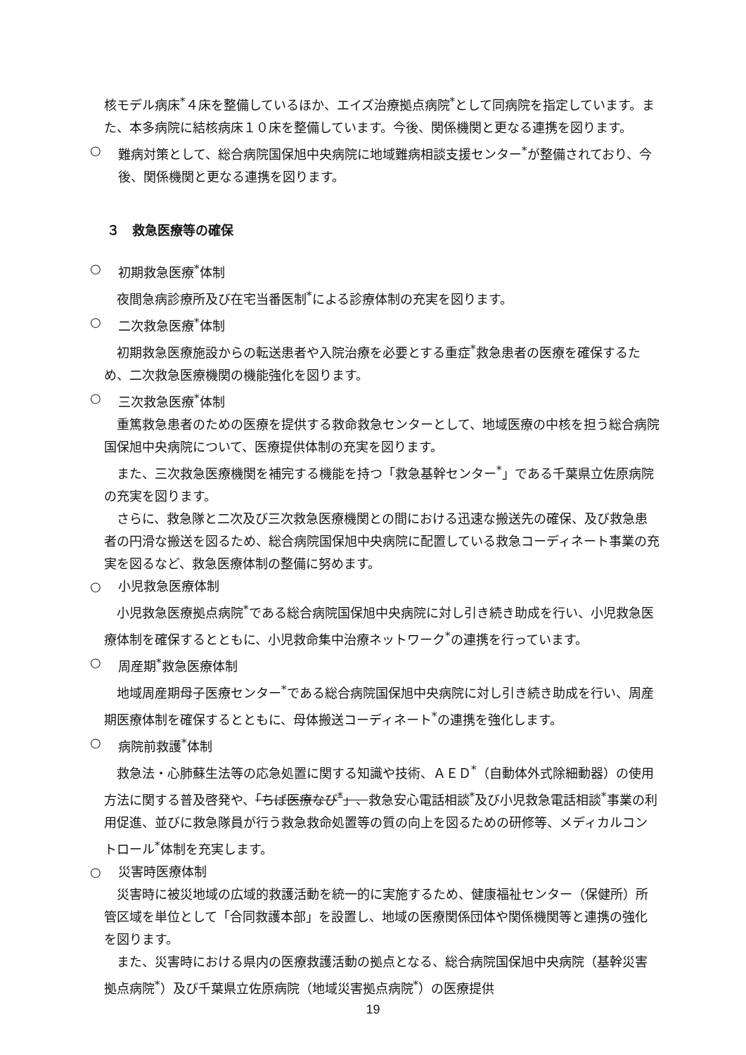核モデル病床<sup>*</sup>４床を整備しているほか、エイズ治療拠点病院<sup>*</sup>として同病院を指定しています。また、本多病院に結核病床１０床を整備しています。今後、関係機関と更なる連携を図ります。
○ 難病対策として、総合病院国保旭中央病院に地域難病相談支援センター<sup>*</sup>が整備されており、今後、関係機関と更なる連携を図ります。
３　救急医療等の確保
○ 初期救急医療<sup>*</sup>体制
　夜間急病診療所及び在宅当番医制<sup>*</sup>による診療体制の充実を図ります。
○ 二次救急医療<sup>*</sup>体制
　初期救急医療施設からの転送患者や入院治療を必要とする重症<sup>*</sup>救急患者の医療を確保するため、二次救急医療機関の機能強化を図ります。
○ 三次救急医療<sup>*</sup>体制
　重篤救急患者のための医療を提供する救命救急センターとして、地域医療の中核を担う総合病院国保旭中央病院について、医療提供体制の充実を図ります。
　また、三次救急医療機関を補完する機能を持つ「救急基幹センター<sup>*</sup>」である千葉県立佐原病院の充実を図ります。
　さらに、救急隊と二次及び三次救急医療機関との間における迅速な搬送先の確保、及び救急患者の円滑な搬送を図るため、総合病院国保旭中央病院に配置している救急コーディネート事業の充実を図るなど、救急医療体制の整備に努めます。
○ 小児救急医療体制
　小児救急医療拠点病院<sup>*</sup>である総合病院国保旭中央病院に対し引き続き助成を行い、小児救急医療体制を確保するとともに、小児救命集中治療ネットワーク<sup>*</sup>の連携を行っています。
○ 周産期<sup>*</sup>救急医療体制
　地域周産期母子医療センター<sup>*</sup>である総合病院国保旭中央病院に対し引き続き助成を行い、周産期医療体制を確保するとともに、母体搬送コーディネート<sup>*</sup>の連携を強化します。
○ 病院前救護<sup>*</sup>体制
　救急法・心肺蘇生法等の応急処置に関する知識や技術、ＡＥＤ<sup>*</sup>（自動体外式除細動器）の使用方法に関する普及啓発や、「ちば医療なび<sup>*</sup>」、救急安心電話相談<sup>*</sup>及び小児救急電話相談<sup>*</sup>事業の利用促進、並びに救急隊員が行う救急救命処置等の質の向上を図るための研修等、メディカルコントロール<sup>*</sup>体制を充実します。
○ 災害時医療体制
　災害時に被災地域の広域的救護活動を統一的に実施するため、健康福祉センター（保健所）所管区域を単位として「合同救護本部」を設置し、地域の医療関係団体や関係機関等と連携の強化を図ります。
　また、災害時における県内の医療救護活動の拠点となる、総合病院国保旭中央病院（基幹災害拠点病院<sup>*</sup>）及び千葉県立佐原病院（地域災害拠点病院<sup>*</sup>）の医療提供
19